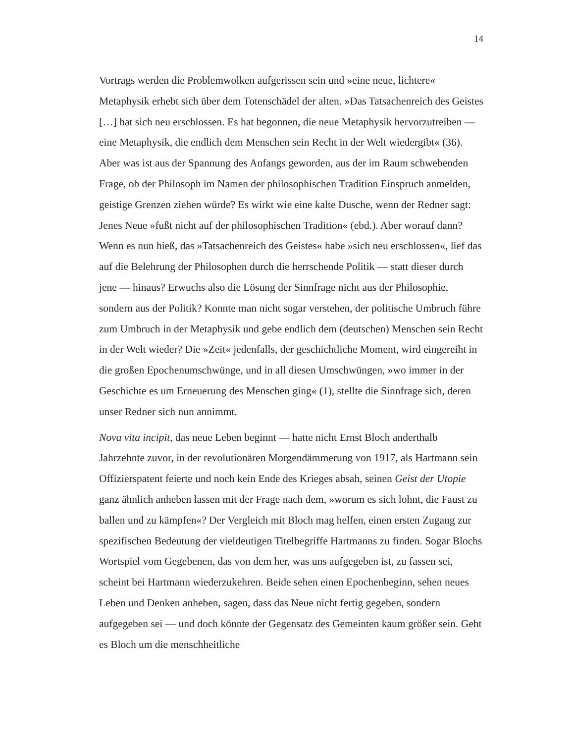14
Vortrags werden die Problemwolken aufgerissen sein und »eine neue, lichtere« Metaphysik erhebt sich über dem Totenschädel der alten. »Das Tatsachenreich des Geistes […] hat sich neu erschlossen. Es hat begonnen, die neue Metaphysik hervorzutreiben — eine Metaphysik, die endlich dem Menschen sein Recht in der Welt wiedergibt« (36). Aber was ist aus der Spannung des Anfangs geworden, aus der im Raum schwebenden Frage, ob der Philosoph im Namen der philosophischen Tradition Einspruch anmelden, geistige Grenzen ziehen würde? Es wirkt wie eine kalte Dusche, wenn der Redner sagt: Jenes Neue »fußt nicht auf der philosophischen Tradition« (ebd.). Aber worauf dann? Wenn es nun hieß, das »Tatsachenreich des Geistes« habe »sich neu erschlossen«, lief das auf die Belehrung der Philosophen durch die herrschende Politik — statt dieser durch jene — hinaus? Erwuchs also die Lösung der Sinnfrage nicht aus der Philosophie, sondern aus der Politik? Konnte man nicht sogar verstehen, der politische Umbruch führe zum Umbruch in der Metaphysik und gebe endlich dem (deutschen) Menschen sein Recht in der Welt wieder? Die »Zeit« jedenfalls, der geschichtliche Moment, wird eingereiht in die großen Epochenumschwünge, und in all diesen Umschwüngen, »wo immer in der Geschichte es um Erneuerung des Menschen ging« (1), stellte die Sinnfrage sich, deren unser Redner sich nun annimmt.
Nova vita incipit, das neue Leben beginnt — hatte nicht Ernst Bloch anderthalb Jahrzehnte zuvor, in der revolutionären Morgendämmerung von 1917, als Hartmann sein Offizierspatent feierte und noch kein Ende des Krieges absah, seinen Geist der Utopie ganz ähnlich anheben lassen mit der Frage nach dem, »worum es sich lohnt, die Faust zu ballen und zu kämpfen«? Der Vergleich mit Bloch mag helfen, einen ersten Zugang zur spezifischen Bedeutung der vieldeutigen Titelbegriffe Hartmanns zu finden. Sogar Blochs Wortspiel vom Gegebenen, das von dem her, was uns aufgegeben ist, zu fassen sei, scheint bei Hartmann wiederzukehren. Beide sehen einen Epochenbeginn, sehen neues Leben und Denken anheben, sagen, dass das Neue nicht fertig gegeben, sondern aufgegeben sei — und doch könnte der Gegensatz des Gemeinten kaum größer sein. Geht es Bloch um die menschheitliche